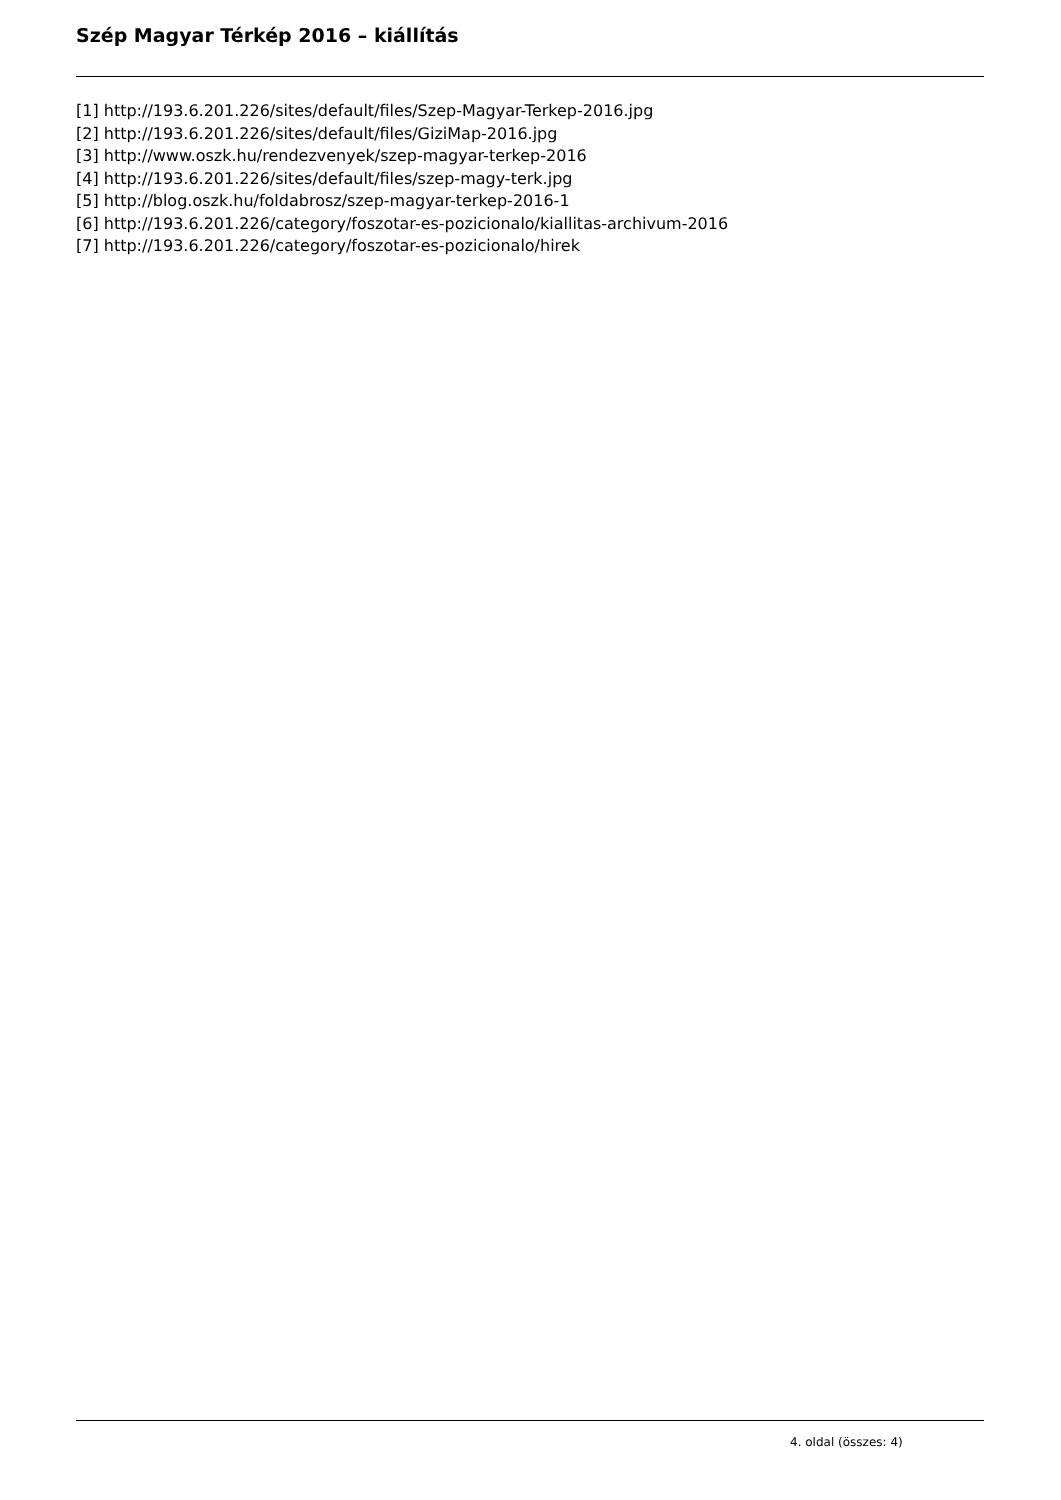Szép Magyar Térkép 2016 – kiállítás
[1] http://193.6.201.226/sites/default/files/Szep-Magyar-Terkep-2016.jpg
[2] http://193.6.201.226/sites/default/files/GiziMap-2016.jpg
[3] http://www.oszk.hu/rendezvenyek/szep-magyar-terkep-2016
[4] http://193.6.201.226/sites/default/files/szep-magy-terk.jpg
[5] http://blog.oszk.hu/foldabrosz/szep-magyar-terkep-2016-1
[6] http://193.6.201.226/category/foszotar-es-pozicionalo/kiallitas-archivum-2016
[7] http://193.6.201.226/category/foszotar-es-pozicionalo/hirek
4. oldal (összes: 4)